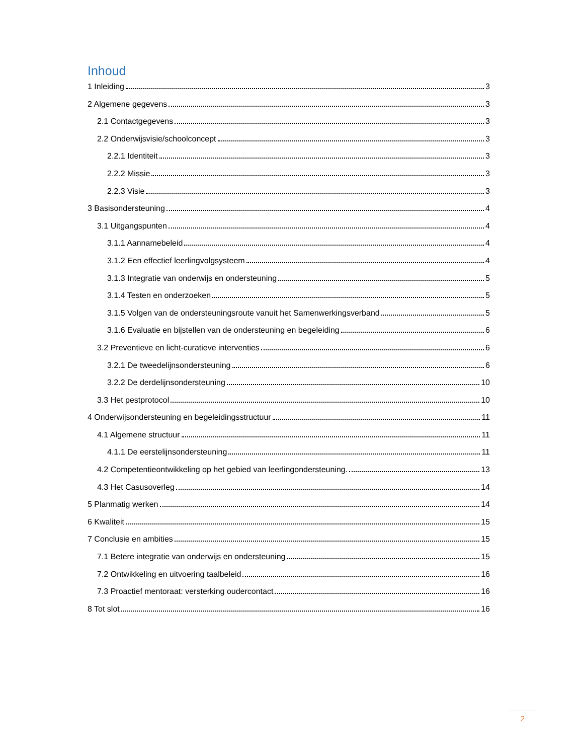Inhoud
1 Inleiding 3
2 Algemene gegevens 3
2.1 Contactgegevens 3
2.2 Onderwijsvisie/schoolconcept 3
2.2.1 Identiteit 3
2.2.2 Missie 3
2.2.3 Visie 3
3 Basisondersteuning 4
3.1 Uitgangspunten 4
3.1.1 Aannamebeleid 4
3.1.2 Een effectief leerlingvolgsysteem 4
3.1.3 Integratie van onderwijs en ondersteuning 5
3.1.4 Testen en onderzoeken 5
3.1.5 Volgen van de ondersteuningsroute vanuit het Samenwerkingsverband 5
3.1.6 Evaluatie en bijstellen van de ondersteuning en begeleiding 6
3.2 Preventieve en licht-curatieve interventies 6
3.2.1 De tweedelijnsondersteuning 6
3.2.2 De derdelijnsondersteuning 10
3.3 Het pestprotocol 10
4 Onderwijsondersteuning en begeleidingsstructuur 11
4.1 Algemene structuur 11
4.1.1 De eerstelijnsondersteuning 11
4.2 Competentieontwikkeling op het gebied van leerlingondersteuning. 13
4.3 Het Casusoverleg 14
5 Planmatig werken 14
6 Kwaliteit 15
7 Conclusie en ambities 15
7.1 Betere integratie van onderwijs en ondersteuning 15
7.2 Ontwikkeling en uitvoering taalbeleid 16
7.3 Proactief mentoraat: versterking oudercontact 16
8 Tot slot 16
2